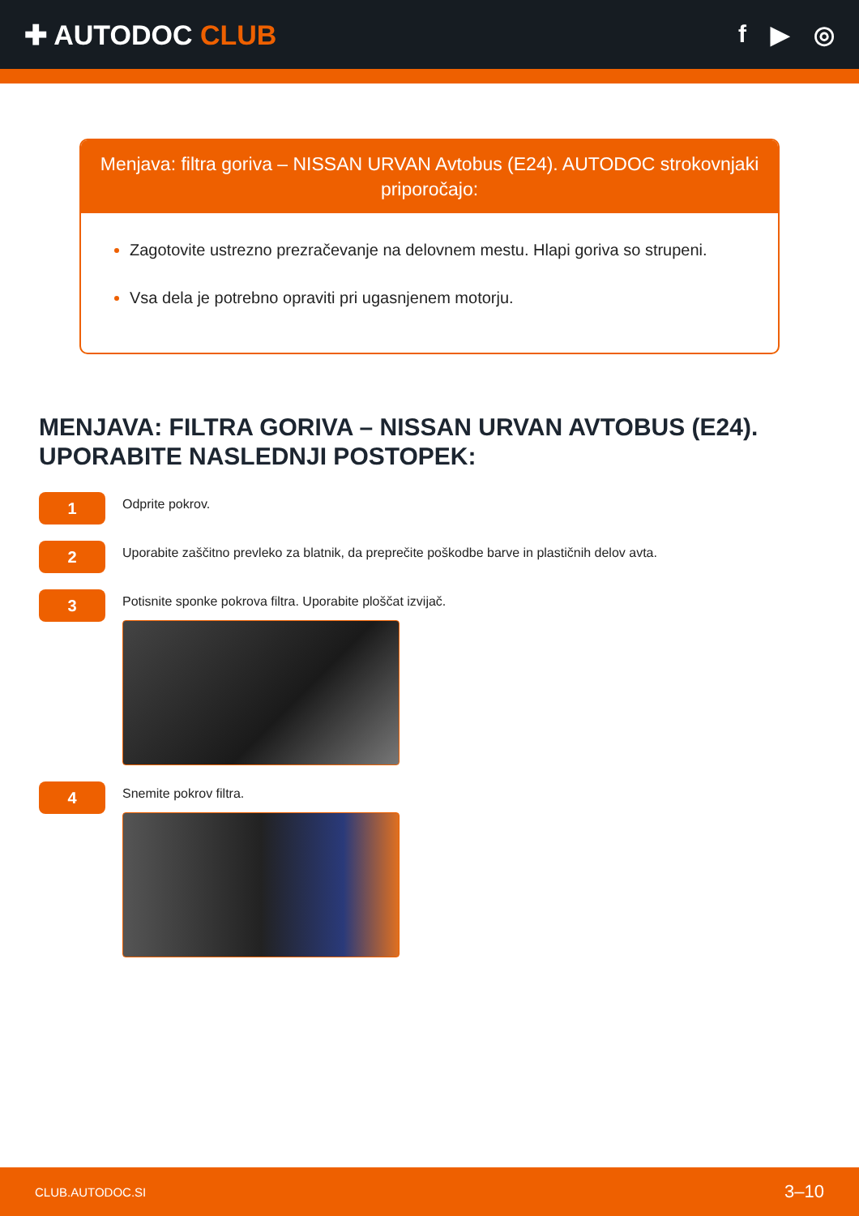✚ AUTODOC CLUB f ▶ ◎
Menjava: filtra goriva – NISSAN URVAN Avtobus (E24). AUTODOC strokovnjaki priporočajo:
Zagotovite ustrezno prezračevanje na delovnem mestu. Hlapi goriva so strupeni.
Vsa dela je potrebno opraviti pri ugasnjenem motorju.
MENJAVA: FILTRA GORIVA – NISSAN URVAN AVTOBUS (E24). UPORABITE NASLEDNJI POSTOPEK:
1
Odprite pokrov.
2
Uporabite zaščitno prevleko za blatnik, da preprečite poškodbe barve in plastičnih delov avta.
3
Potisnite sponke pokrova filtra. Uporabite ploščat izvijač.
4
Snemite pokrov filtra.
CLUB.AUTODOC.SI 3–10